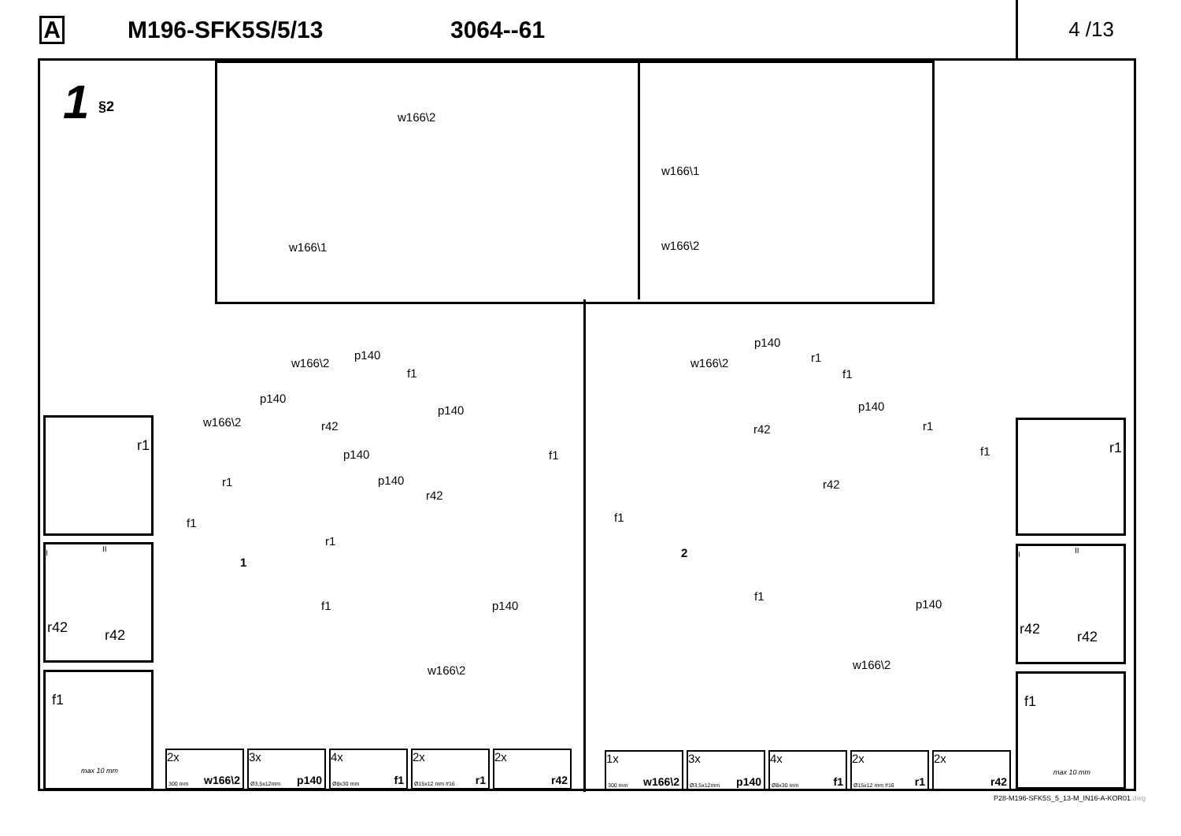A
M196-SFK5S/5/13 3064--61 4 /13
1 §2
w166\2
w166\1
w166\1
w166\2
w166\2
p140
f1
p140
w166\2 r42
p140
p140 f1
r1 p140
r42
f1
r1
1
f1 p140
w166\2
p140
w166\2 r1
f1
p140
r42 r1
f1
r42
f1
2
f1
p140
w166\2
r1
I II
r42 r42
f1
max 10 mm
r1
I II
r42 r42
f1
max 10 mm
2x
300 mm w166\2
3x
Ø3,5x12mm p140
4x
Ø8x30 mm f1
2x
Ø15x12 mm #16 r1
2x
r42
1x
300 mm w166\2
3x
Ø3,5x12mm p140
4x
Ø8x30 mm f1
2x
Ø15x12 mm #16 r1
2x
r42
P28-M196-SFK5S_5_13-M_IN16-A-KOR01.dwg